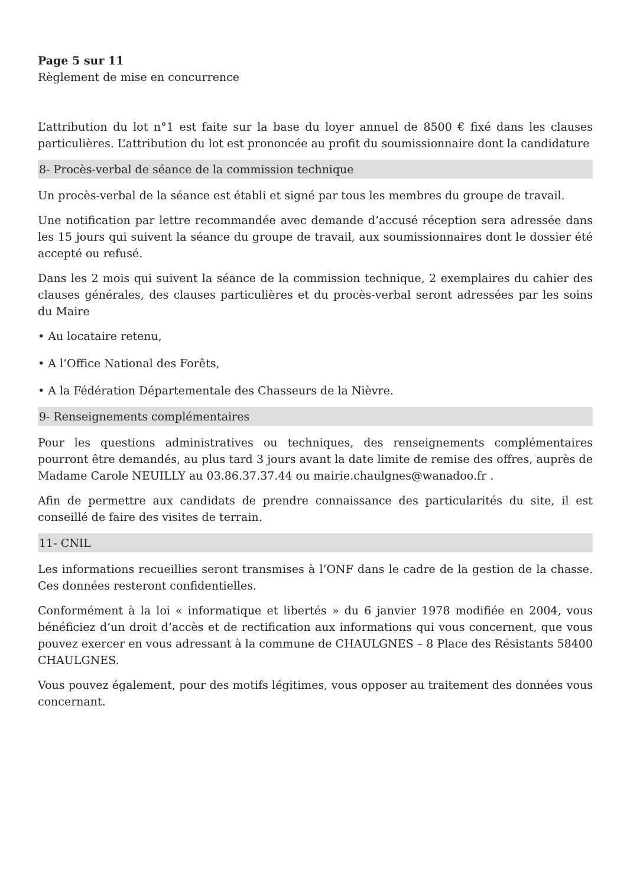Page 5 sur 11
Règlement de mise en concurrence
L’attribution du lot n°1 est faite sur la base du loyer annuel de 8500 € fixé dans les clauses particulières. L’attribution du lot est prononcée au profit du soumissionnaire dont la candidature
8- Procès-verbal de séance de la commission technique
Un procès-verbal de la séance est établi et signé par tous les membres du groupe de travail.
Une notification par lettre recommandée avec demande d’accusé réception sera adressée dans les 15 jours qui suivent la séance du groupe de travail, aux soumissionnaires dont le dossier été accepté ou refusé.
Dans les 2 mois qui suivent la séance de la commission technique, 2 exemplaires du cahier des clauses générales, des clauses particulières et du procès-verbal seront adressées par les soins du Maire
• Au locataire retenu,
• A l’Office National des Forêts,
• A la Fédération Départementale des Chasseurs de la Nièvre.
9- Renseignements complémentaires
Pour les questions administratives ou techniques, des renseignements complémentaires pourront être demandés, au plus tard 3 jours avant la date limite de remise des offres, auprès de Madame Carole NEUILLY au 03.86.37.37.44 ou mairie.chaulgnes@wanadoo.fr .
Afin de permettre aux candidats de prendre connaissance des particularités du site, il est conseillé de faire des visites de terrain.
11- CNIL
Les informations recueillies seront transmises à l’ONF dans le cadre de la gestion de la chasse. Ces données resteront confidentielles.
Conformément à la loi « informatique et libertés » du 6 janvier 1978 modifiée en 2004, vous bénéficiez d’un droit d’accès et de rectification aux informations qui vous concernent, que vous pouvez exercer en vous adressant à la commune de CHAULGNES – 8 Place des Résistants 58400 CHAULGNES.
Vous pouvez également, pour des motifs légitimes, vous opposer au traitement des données vous concernant.